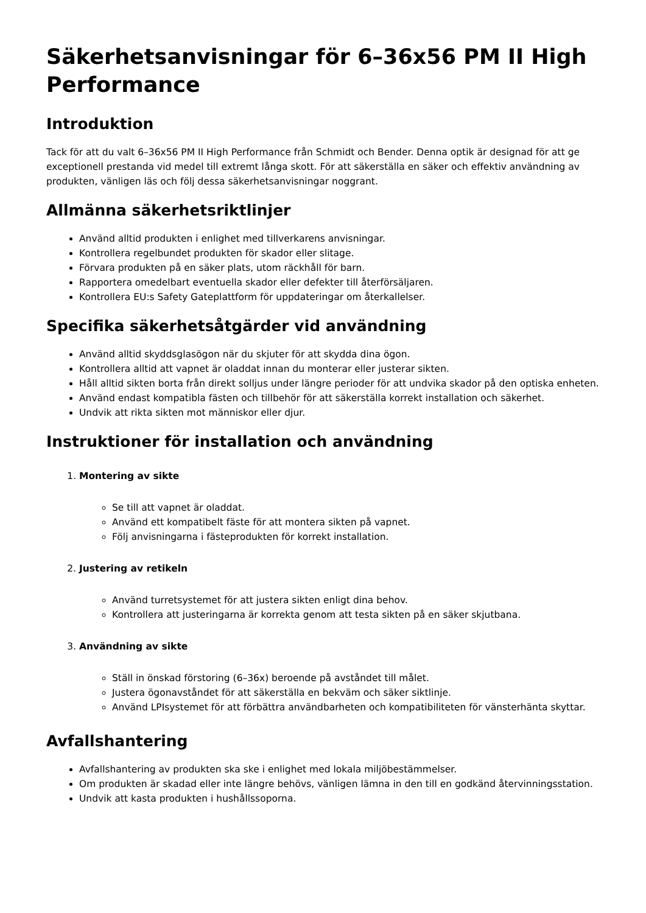Säkerhetsanvisningar för 6–36x56 PM II High Performance
Introduktion
Tack för att du valt 6–36x56 PM II High Performance från Schmidt och Bender. Denna optik är designad för att ge exceptionell prestanda vid medel till extremt långa skott. För att säkerställa en säker och effektiv användning av produkten, vänligen läs och följ dessa säkerhetsanvisningar noggrant.
Allmänna säkerhetsriktlinjer
Använd alltid produkten i enlighet med tillverkarens anvisningar.
Kontrollera regelbundet produkten för skador eller slitage.
Förvara produkten på en säker plats, utom räckhåll för barn.
Rapportera omedelbart eventuella skador eller defekter till återförsäljaren.
Kontrollera EU:s Safety Gateplattform för uppdateringar om återkallelser.
Specifika säkerhetsåtgärder vid användning
Använd alltid skyddsglasögon när du skjuter för att skydda dina ögon.
Kontrollera alltid att vapnet är oladdat innan du monterar eller justerar sikten.
Håll alltid sikten borta från direkt solljus under längre perioder för att undvika skador på den optiska enheten.
Använd endast kompatibla fästen och tillbehör för att säkerställa korrekt installation och säkerhet.
Undvik att rikta sikten mot människor eller djur.
Instruktioner för installation och användning
1.
Montering av sikte
Se till att vapnet är oladdat.
Använd ett kompatibelt fäste för att montera sikten på vapnet.
Följ anvisningarna i fästeprodukten för korrekt installation.
2.
Justering av retikeln
Använd turretsystemet för att justera sikten enligt dina behov.
Kontrollera att justeringarna är korrekta genom att testa sikten på en säker skjutbana.
3.
Användning av sikte
Ställ in önskad förstoring (6–36x) beroende på avståndet till målet.
Justera ögonavståndet för att säkerställa en bekväm och säker siktlinje.
Använd LPIsystemet för att förbättra användbarheten och kompatibiliteten för vänsterhänta skyttar.
Avfallshantering
Avfallshantering av produkten ska ske i enlighet med lokala miljöbestämmelser.
Om produkten är skadad eller inte längre behövs, vänligen lämna in den till en godkänd återvinningsstation.
Undvik att kasta produkten i hushållssoporna.